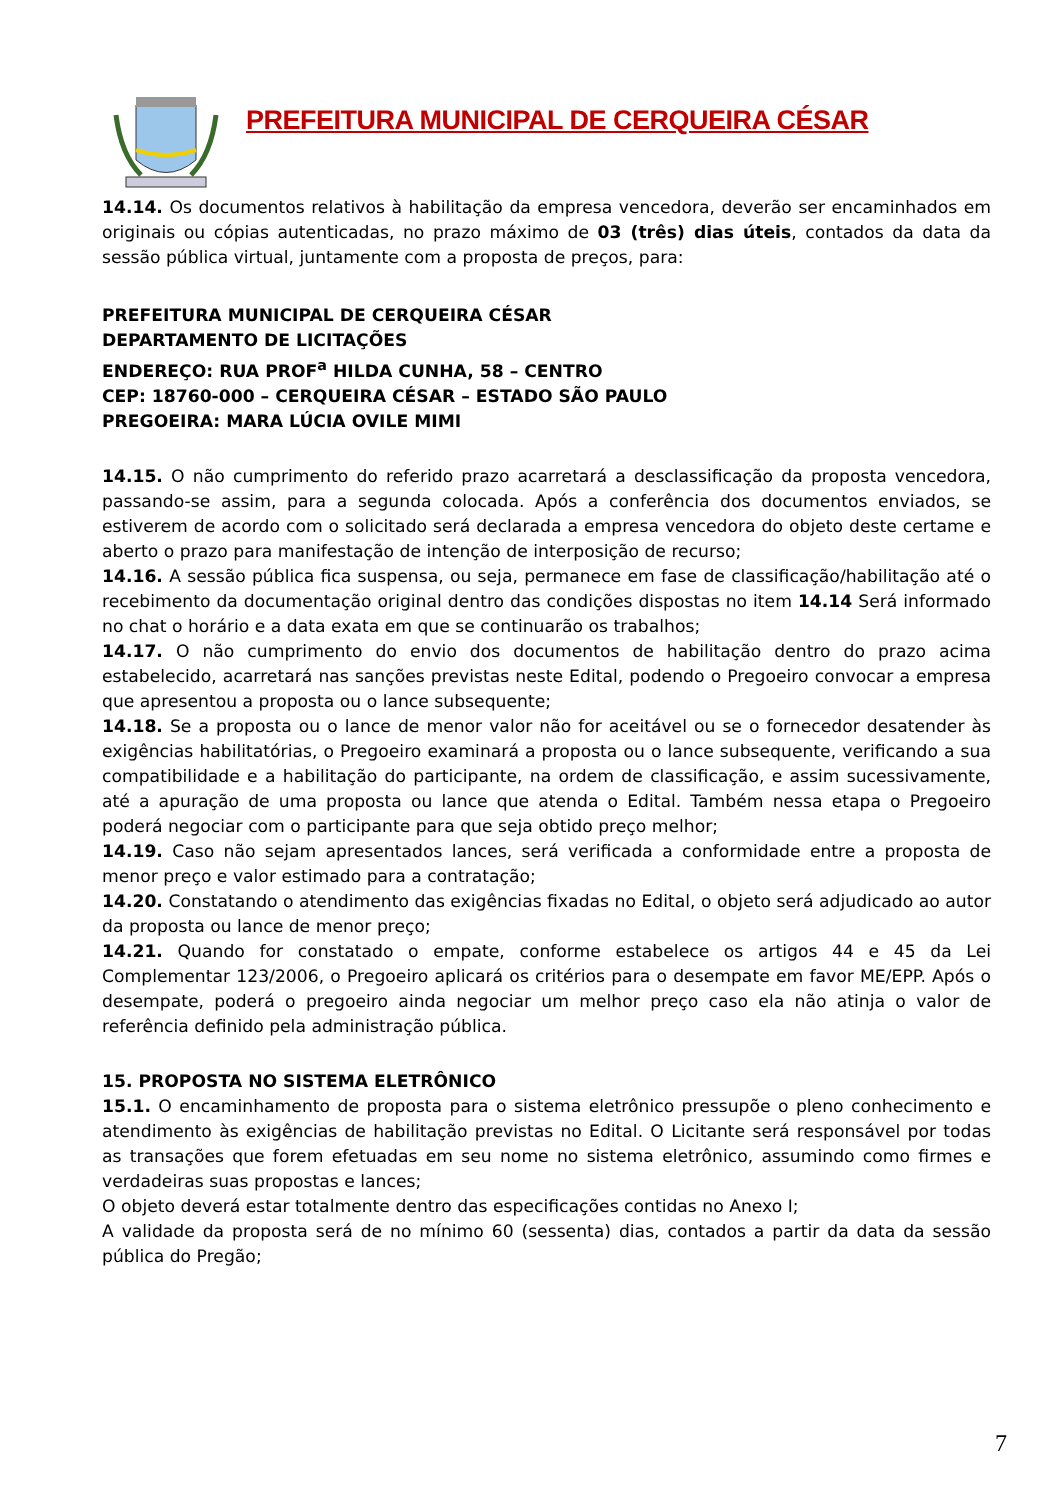PREFEITURA MUNICIPAL DE CERQUEIRA CÉSAR
14.14. Os documentos relativos à habilitação da empresa vencedora, deverão ser encaminhados em originais ou cópias autenticadas, no prazo máximo de 03 (três) dias úteis, contados da data da sessão pública virtual, juntamente com a proposta de preços, para:
PREFEITURA MUNICIPAL DE CERQUEIRA CÉSAR
DEPARTAMENTO DE LICITAÇÕES
ENDEREÇO: RUA PROF<sup>a</sup> HILDA CUNHA, 58 – CENTRO
CEP: 18760-000 – CERQUEIRA CÉSAR – ESTADO SÃO PAULO
PREGOEIRA: MARA LÚCIA OVILE MIMI
14.15. O não cumprimento do referido prazo acarretará a desclassificação da proposta vencedora, passando-se assim, para a segunda colocada. Após a conferência dos documentos enviados, se estiverem de acordo com o solicitado será declarada a empresa vencedora do objeto deste certame e aberto o prazo para manifestação de intenção de interposição de recurso;
14.16. A sessão pública fica suspensa, ou seja, permanece em fase de classificação/habilitação até o recebimento da documentação original dentro das condições dispostas no item 14.14 Será informado no chat o horário e a data exata em que se continuarão os trabalhos;
14.17. O não cumprimento do envio dos documentos de habilitação dentro do prazo acima estabelecido, acarretará nas sanções previstas neste Edital, podendo o Pregoeiro convocar a empresa que apresentou a proposta ou o lance subsequente;
14.18. Se a proposta ou o lance de menor valor não for aceitável ou se o fornecedor desatender às exigências habilitatórias, o Pregoeiro examinará a proposta ou o lance subsequente, verificando a sua compatibilidade e a habilitação do participante, na ordem de classificação, e assim sucessivamente, até a apuração de uma proposta ou lance que atenda o Edital. Também nessa etapa o Pregoeiro poderá negociar com o participante para que seja obtido preço melhor;
14.19. Caso não sejam apresentados lances, será verificada a conformidade entre a proposta de menor preço e valor estimado para a contratação;
14.20. Constatando o atendimento das exigências fixadas no Edital, o objeto será adjudicado ao autor da proposta ou lance de menor preço;
14.21. Quando for constatado o empate, conforme estabelece os artigos 44 e 45 da Lei Complementar 123/2006, o Pregoeiro aplicará os critérios para o desempate em favor ME/EPP. Após o desempate, poderá o pregoeiro ainda negociar um melhor preço caso ela não atinja o valor de referência definido pela administração pública.
15. PROPOSTA NO SISTEMA ELETRÔNICO
15.1. O encaminhamento de proposta para o sistema eletrônico pressupõe o pleno conhecimento e atendimento às exigências de habilitação previstas no Edital. O Licitante será responsável por todas as transações que forem efetuadas em seu nome no sistema eletrônico, assumindo como firmes e verdadeiras suas propostas e lances;
O objeto deverá estar totalmente dentro das especificações contidas no Anexo I;
A validade da proposta será de no mínimo 60 (sessenta) dias, contados a partir da data da sessão pública do Pregão;
7